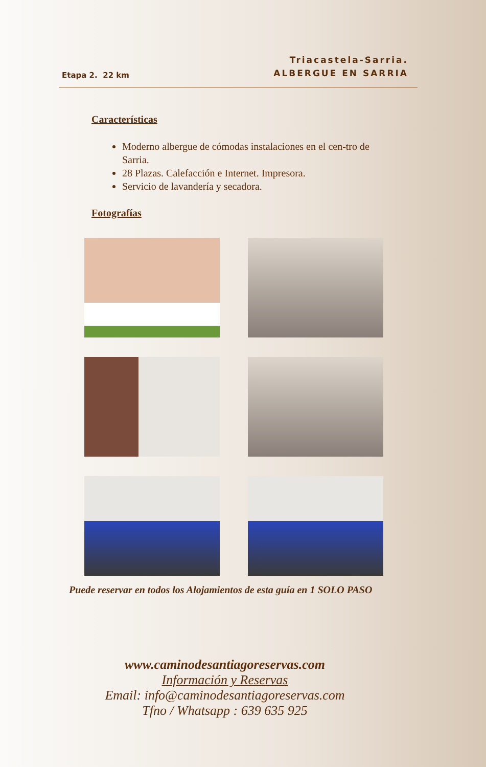Etapa 2. 22 km
Triacastela-Sarria.
ALBERGUE EN SARRIA
Características
Moderno albergue de cómodas instalaciones en el cen-tro de Sarria.
28 Plazas. Calefacción e Internet. Impresora.
Servicio de lavandería y secadora.
Fotografías
Puede reservar en todos los Alojamientos de esta guía en 1 SOLO PASO
www.caminodesantiagoreservas.com
Información y Reservas
Email: info@caminodesantiagoreservas.com
Tfno / Whatsapp : 639 635 925